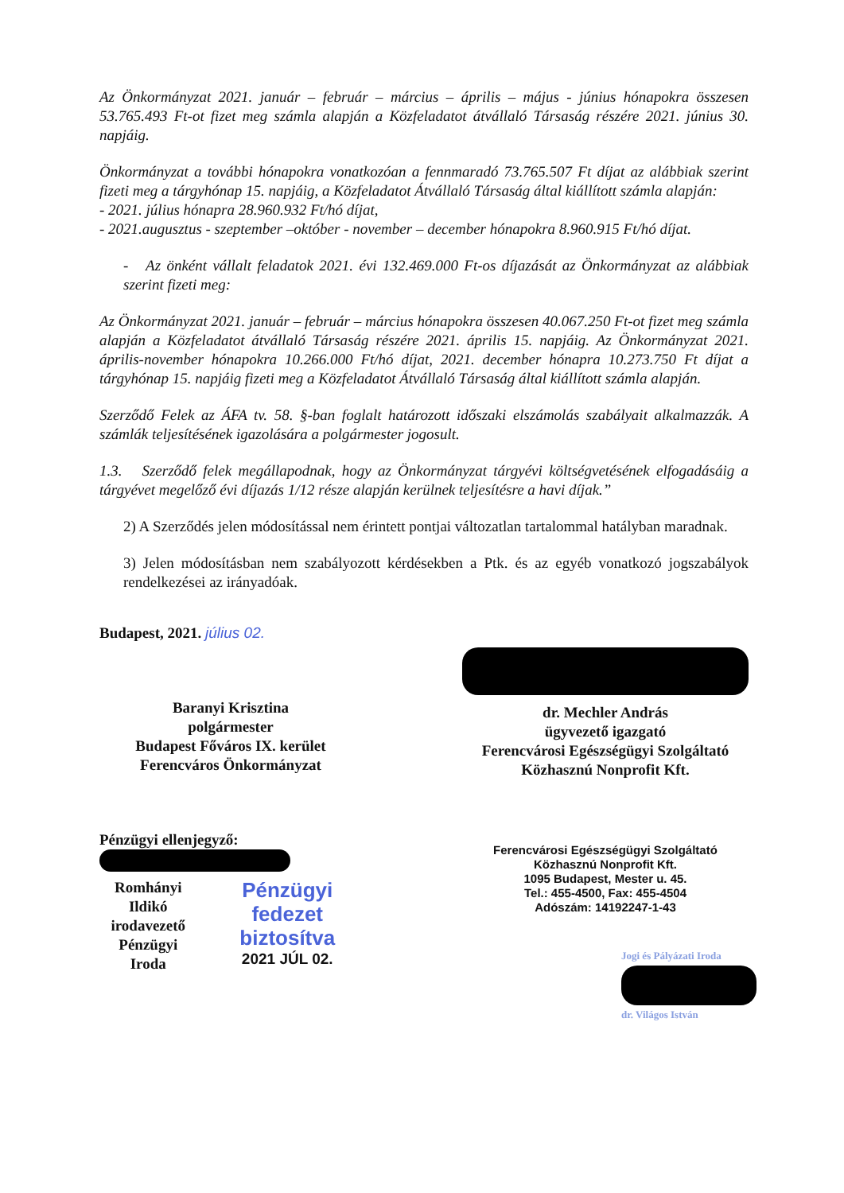Az Önkormányzat 2021. január – február – március – április – május - június hónapokra összesen 53.765.493 Ft-ot fizet meg számla alapján a Közfeladatot átvállaló Társaság részére 2021. június 30. napjáig.
Önkormányzat a további hónapokra vonatkozóan a fennmaradó 73.765.507 Ft díjat az alábbiak szerint fizeti meg a tárgyhónap 15. napjáig, a Közfeladatot Átvállaló Társaság által kiállított számla alapján:
- 2021. július hónapra 28.960.932 Ft/hó díjat,
- 2021.augusztus - szeptember –október - november – december hónapokra 8.960.915 Ft/hó díjat.
- Az önként vállalt feladatok 2021. évi 132.469.000 Ft-os díjazását az Önkormányzat az alábbiak szerint fizeti meg:
Az Önkormányzat 2021. január – február – március hónapokra összesen 40.067.250 Ft-ot fizet meg számla alapján a Közfeladatot átvállaló Társaság részére 2021. április 15. napjáig. Az Önkormányzat 2021. április-november hónapokra 10.266.000 Ft/hó díjat, 2021. december hónapra 10.273.750 Ft díjat a tárgyhónap 15. napjáig fizeti meg a Közfeladatot Átvállaló Társaság által kiállított számla alapján.
Szerződő Felek az ÁFA tv. 58. §-ban foglalt határozott időszaki elszámolás szabályait alkalmazzák. A számlák teljesítésének igazolására a polgármester jogosult.
1.3. Szerződő felek megállapodnak, hogy az Önkormányzat tárgyévi költségvetésének elfogadásáig a tárgyévet megelőző évi díjazás 1/12 része alapján kerülnek teljesítésre a havi díjak.”
2) A Szerződés jelen módosítással nem érintett pontjai változatlan tartalommal hatályban maradnak.
3) Jelen módosításban nem szabályozott kérdésekben a Ptk. és az egyéb vonatkozó jogszabályok rendelkezései az irányadóak.
Budapest, 2021. július 02.
Baranyi Krisztina
polgármester
Budapest Főváros IX. kerület
Ferencváros Önkormányzat
Pénzügyi ellenjegyző:
Romhányi Ildikó
irodavezető
Pénzügyi Iroda
Pénzügyi fedezet
biztosítva
2021 JÚL 02.
dr. Mechler András
ügyvezető igazgató
Ferencvárosi Egészségügyi Szolgáltató
Közhasznú Nonprofit Kft.
Ferencvárosi Egészségügyi Szolgáltató
Közhasznú Nonprofit Kft.
1095 Budapest, Mester u. 45.
Tel.: 455-4500, Fax: 455-4504
Adószám: 14192247-1-43
Jogi és Pályázati Iroda
dr. Világos István